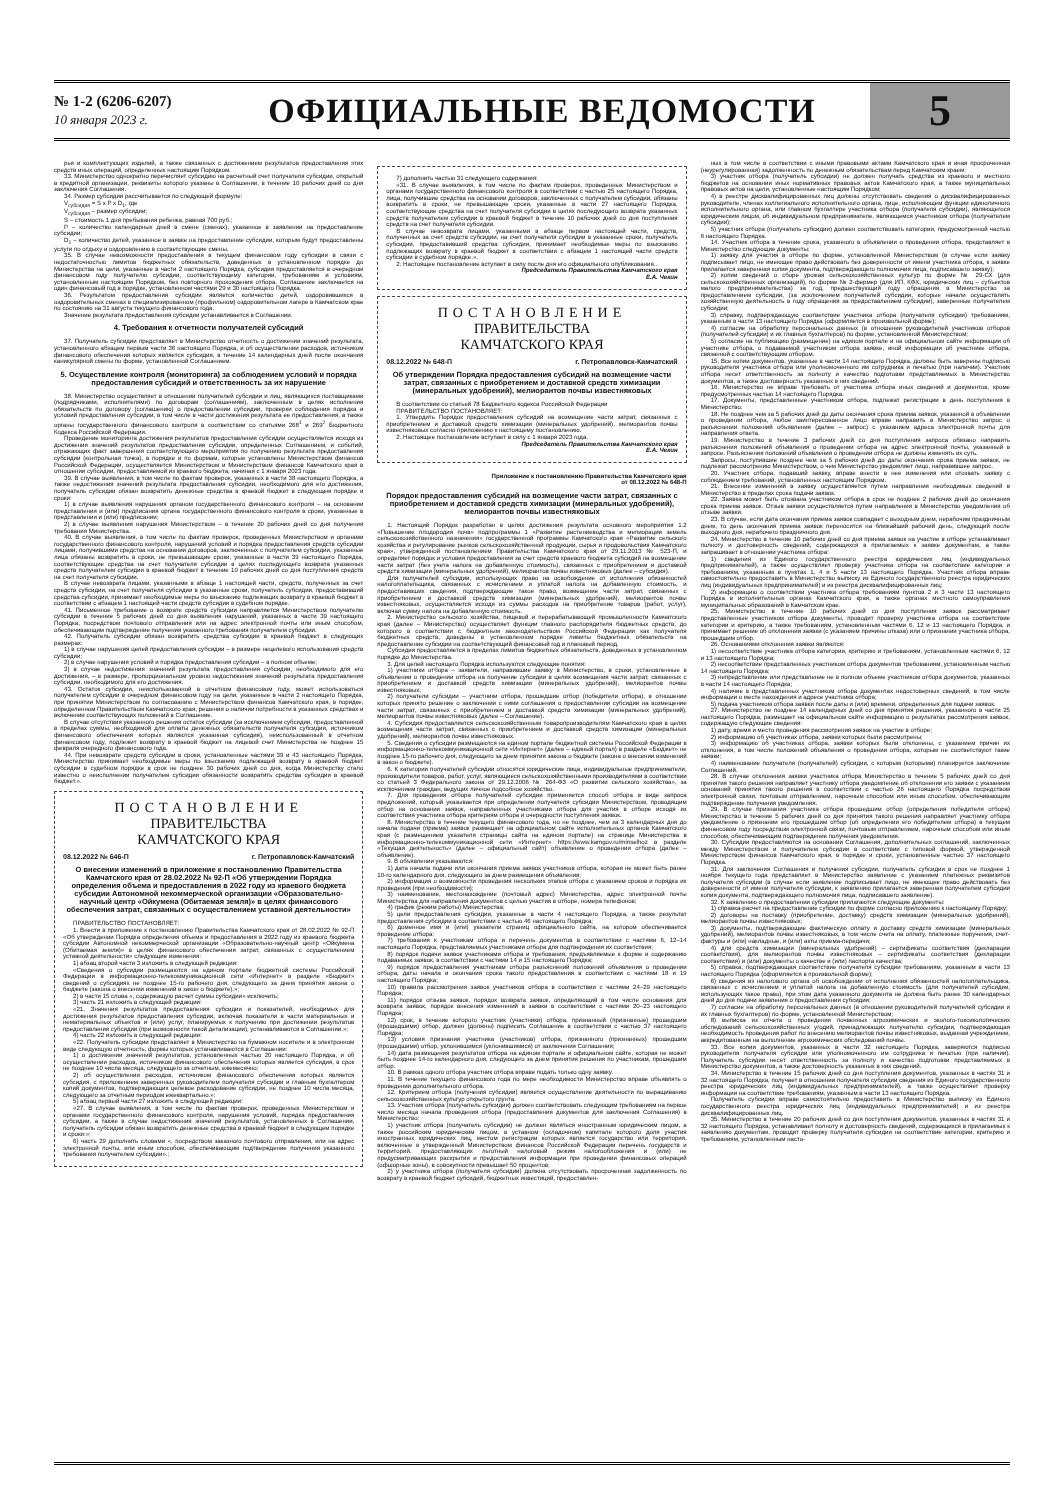№ 1-2 (6206-6207)
10 января 2023 г.
ОФИЦИАЛЬНЫЕ ВЕДОМОСТИ
5
рья и комплектующих изделий, а также связанных с достижением результатов предоставления этих средств иных операций, определенных настоящим Порядком.
33. Министерство однократно перечисляет субсидию на расчетный счет получателя субсидии, открытый в кредитной организации, реквизиты которого указаны в Соглашении, в течение 10 рабочих дней со дня заключения Соглашения.
34. Размер субсидии рассчитывается по следующей формуле:
V<sub>субсидия</sub> = S x P x D<sub>1</sub>, где
V<sub>субсидия</sub> – размер субсидии;
S – стоимость 1 дня пребывания ребенка, равная 700 руб.;
P – количество календарных дней в смене (сменах), указанное в заявлении на предоставление субсидии;
D<sub>1</sub> – количество детей, указанное в заявке на предоставление субсидии, которым будут предоставлены услуги по отдыху и оздоровлению в соответствующие смены.
35. В случае невозможности предоставления в текущем финансовом году субсидии в связи с недостаточностью лимитов бюджетных обязательств, доведенных в установленном порядке до Министерства на цели, указанные в части 2 настоящего Порядка, субсидия предоставляется в очередном финансовом году получателю субсидии, соответствующему категории, требованиям и условиям, установленным настоящим Порядком, без повторного прохождения отбора. Соглашение заключается на один финансовый год в порядке, установленном частями 29 и 30 настоящего Порядка.
36. Результатом предоставления субсидии является количество детей, оздоровившихся в оздоровительных сменах в специализированном (профильном) оздоровительном лагере в Камчатском крае по состоянию на 31 августа текущего финансового года.
Значение результата предоставления субсидии устанавливается в Соглашении.
4. Требования к отчетности получателей субсидий
37. Получатель субсидии представляет в Министерство отчетность о достижении значений результата, установленного абзацем первым части 36 настоящего Порядка, и об осуществлении расходов, источником финансового обеспечения которых является субсидия, в течение 14 календарных дней после окончания каникулярной смены по форме, установленной Соглашением.
5. Осуществление контроля (мониторинга) за соблюдением условий и порядка предоставления субсидий и ответственность за их нарушение
38. Министерство осуществляет в отношении получателей субсидии и лиц, являющихся поставщиками (подрядчиками, исполнителями) по договорам (соглашениям), заключенным в целях исполнения обязательств по договору (соглашению) о предоставлении субсидии, проверки соблюдения порядка и условий предоставления субсидии, в том числе в части достижения результата ее предоставления, а также органы государственного финансового контроля в соответствии со статьями 268<sup>1</sup> и 269<sup>2</sup> Бюджетного Кодекса Российской Федерации.
Проведение мониторинга достижения результатов предоставления субсидии осуществляется исходя из достижения значений результатов предоставления субсидии, определенных Соглашением, и событий, отражающих факт завершения соответствующего мероприятия по получению результата предоставления субсидии (контрольная точка), в порядке и по формам, которые установлены Министерством финансов Российской Федерации, осуществляется Министерством и Министерством финансов Камчатского края в отношении субсидии, предоставляемой из краевого бюджета, начиная с 1 января 2023 года.
39. В случае выявления, в том числе по фактам проверок, указанных в части 38 настоящего Порядка, а также недостижения значений результата предоставления субсидии, необходимого для его достижения, получатель субсидии обязан возвратить денежные средства в краевой бюджет в следующем порядке и сроки:
1) в случае выявления нарушения органом государственного финансового контроля – на основании представления и (или) предписания органа государственного финансового контроля в сроки, указанные в представлении и (или) предписании;
2) в случае выявления нарушения Министерством – в течение 20 рабочих дней со дня получения требования Министерства.
40. В случае выявления, в том числе по фактам проверок, проведенных Министерством и органами государственного финансового контроля, нарушений условий и порядка предоставления средств субсидии лицами, получившими средства на основании договоров, заключенных с получателем субсидии, указанные лица обязаны возвратить в сроки, не превышающие сроки, указанные в части 39 настоящего Порядка, соответствующие средства на счет получателя субсидии в целях последующего возврата указанных средств получателем субсидии в краевой бюджет в течение 10 рабочих дней со дня поступления средств на счет получателя субсидии.
В случае невозврата лицами, указанными в абзаце 1 настоящей части, средств, полученных за счет средств субсидии, на счет получателя субсидии в указанные сроки, получатель субсидии, предоставивший средства субсидии, принимает необходимые меры по взысканию подлежащих возврату в краевой бюджет в соответствии с абзацем 1 настоящей части средств субсидии в судебном порядке.
41. Письменное требование о возврате средств субсидии направляется Министерством получателю субсидии в течение 5 рабочих дней со дня выявления нарушений, указанных в части 39 настоящего Порядка, посредством почтового отправления или на адрес электронной почты или иным способом, обеспечивающим подтверждение получения указанного требования получателем субсидии.
42. Получатель субсидии обязан возвратить средства субсидии в краевой бюджет в следующих размерах:
1) в случае нарушения целей предоставления субсидии – в размере нецелевого использования средств субсидии;
2) в случае нарушения условий и порядка предоставления субсидии – в полном объеме;
3) в случае недостижения значений результата предоставления субсидии, необходимого для его достижения, – в размере, пропорциональном уровню недостижения значений результата предоставления субсидии, необходимого для его достижения.
43. Остаток субсидии, неиспользованной в отчетном финансовом году, может использоваться получателем субсидии в очередном финансовом году на цели, указанные в части 2 настоящего Порядка, при принятии Министерством по согласованию с Министерством финансов Камчатского края, в порядке, определенном Правительством Камчатского края, решения о наличии потребности в указанных средствах и включении соответствующих положений в Соглашение.
В случае отсутствия указанного решения остаток субсидии (за исключением субсидии, предоставленной в пределах суммы, необходимой для оплаты денежных обязательств получателя субсидии, источником финансового обеспечения которых являются указанная субсидия), неиспользованный в отчетном финансовом году, подлежит возврату в краевой бюджет на лицевой счет Министерства не позднее 15 февраля очередного финансового года.
44. При невозврате средств субсидии в сроки, установленные частями 39 и 43 настоящего Порядка, Министерство принимает необходимые меры по взысканию подлежащей возврату в краевой бюджет субсидии в судебном порядке в срок не позднее 30 рабочих дней со дня, когда Министерству стало известно о неисполнении получателем субсидии обязанности возвратить средства субсидии в краевой бюджет.».
ПОСТАНОВЛЕНИЕ
ПРАВИТЕЛЬСТВА
КАМЧАТСКОГО КРАЯ
08.12.2022 № 646-П г. Петропавловск-Камчатский
О внесении изменений в приложение к постановлению Правительства Камчатского края от 28.02.2022 № 92-П «Об утверждении Порядка определения объема и предоставления в 2022 году из краевого бюджета субсидии Автономной некоммерческой организации «Образовательно-научный центр «Ойкумена (Обитаемая земля)» в целях финансового обеспечения затрат, связанных с осуществлением уставной деятельности»
ПРАВИТЕЛЬСТВО ПОСТАНОВЛЯЕТ:
1. Внести в приложение к постановлению Правительства Камчатского края от 28.02.2022 № 92-П «Об утверждении Порядка определения объема и предоставления в 2022 году из краевого бюджета субсидии Автономной некоммерческой организации «Образовательно-научный центр «Ойкумена (Обитаемая земля)» в целях финансового обеспечения затрат, связанных с осуществлением уставной деятельности» следующие изменения:
1) абзац второй части 3 изложить в следующей редакции:
«Сведения о субсидии размещаются на едином портале бюджетной системы Российской Федерации в информационно-телекоммуникационной сети «Интернет» в разделе «Бюджет» сведений о субсидиях не позднее 15-го рабочего дня, следующего за днем принятия закона о бюджете (закона о внесении изменений в закон о бюджете).»;
2) в части 15 слова «, содержащую расчет суммы субсидии» исключить;
3) часть 21 изложить в следующей редакции:
«21. Значения результатов предоставления субсидии и показателей, необходимых для достижения результатов предоставления субсидии, включая показатели в части материальных и нематериальных объектов и (или) услуг, планируемых к получению при достижении результатов предоставления субсидии (при возможности такой детализации), устанавливаются в Соглашении.»;
4) часть 22 изложить в следующей редакции:
«22. Получатель субсидии представляет в Министерство на бумажном носителе и в электронном виде следующую отчетность, формы которых устанавливаются в Соглашении:
1) о достижении значений результатов, установленных частью 20 настоящего Порядка, и об осуществлении расходов, источником финансового обеспечения которых является субсидия, в срок не позднее 10 числа месяца, следующего за отчетным, ежемесячно;
2) об осуществлении расходов, источником финансового обеспечения которых является субсидия, с приложением заверенных руководителем получателя субсидии и главным бухгалтером копий документов, подтверждающих целевое расходование субсидии, не позднее 10 числа месяца, следующего за отчетным периодом ежеквартально.»;
5) абзац первый части 27 изложить в следующей редакции:
«27. В случае выявления, в том числе по фактам проверок, проведенных Министерством и органами государственного финансового контроля, нарушения условий, порядка предоставления субсидии, а также в случае недостижения значений результатов, установленных в Соглашении, получатель субсидии обязан возвратить денежные средства в краевой бюджет в следующем порядке и сроки:»;
6) часть 29 дополнить словами «, посредством заказного почтового отправления, или на адрес электронной почты, или иным способом, обеспечивающим подтверждение получения указанного требования получателем субсидии».;
7) дополнить частью 31 следующего содержания:
«31. В случае выявления, в том числе по фактам проверок, проведенных Министерством и органами государственного финансового контроля в соответствии с частью 25 настоящего Порядка, лица, получившие средства на основании договоров, заключенных с получателем субсидии, обязаны возвратить в сроки, не превышающие сроки, указанные в части 27 настоящего Порядка, соответствующие средства на счет получателя субсидии в целях последующего возврата указанных средств получателем субсидии в краевой бюджет в течение 10 рабочих дней со дня поступления средств на счет получателя субсидии.
В случае невозврата лицами, указанными в абзаце первом настоящей части, средств, полученных за счет средств субсидии, на счет получателя субсидии в указанные сроки, получатель субсидии, предоставивший средства субсидии, принимает необходимые меры по взысканию подлежащих возврату в краевой бюджет в соответствии с абзацем 1 настоящей части средств субсидии в судебном порядке.».
2. Настоящее постановление вступает в силу после дня его официального опубликования..
Председатель Правительства Камчатского края
Е.А. Чекин
ПОСТАНОВЛЕНИЕ
ПРАВИТЕЛЬСТВА
КАМЧАТСКОГО КРАЯ
08.12.2022 № 648-П г. Петропавловск-Камчатский
Об утверждении Порядка предоставления субсидий на возмещение части затрат, связанных с приобретением и доставкой средств химизации (минеральных удобрений), мелиорантов почвы известняковых
В соответствии со статьей 78 Бюджетного кодекса Российской Федерации
ПРАВИТЕЛЬСТВО ПОСТАНОВЛЯЕТ:
1. Утвердить Порядок предоставления субсидий на возмещение части затрат, связанных с приобретением и доставкой средств химизации (минеральных удобрений), мелиорантов почвы известняковых согласно приложению к настоящему постановлению.
2. Настоящее постановление вступает в силу с 1 января 2023 года.
Председатель Правительства Камчатского края
Е.А. Чекин
Приложение к постановлению Правительства Камчатского края
от 08.12.2022 № 648-П
Порядок предоставления субсидий на возмещение части затрат, связанных с приобретением и доставкой средств химизации (минеральных удобрений), мелиорантов почвы известняковых
1. Настоящий Порядок разработан в целях достижения результата основного мероприятия 1.2 «Повышение плодородия почв» подпрограммы 1 «Развитие растениеводства и мелиорации земель сельскохозяйственного назначения» государственной программы Камчатского края «Развитие сельского хозяйства и регулирование рынков сельскохозяйственной продукции, сырья и продовольствия Камчатского края», утвержденной постановлением Правительства Камчатского края от 29.11.2013 № 523-П, и определяет порядок и условия предоставления за счет средств краевого бюджета субсидий на возмещение части затрат (без учета налога на добавленную стоимость), связанных с приобретением и доставкой средств химизации (минеральных удобрений), мелиорантов почвы известняковых (далее – субсидия).
Для получателей субсидии, использующих право на освобождение от исполнения обязанностей налогоплательщика, связанных с исчислением и уплатой налога на добавленную стоимость, и предоставивших сведения, подтверждающие такое право, возмещение части затрат, связанных с приобретением и доставкой средств химизации (минеральных удобрений), мелиорантов почвы известняковых, осуществляется исходя из суммы расходов на приобретение товаров (работ, услуг), включая сумму налога на добавленную стоимость.
2. Министерство сельского хозяйства, пищевой и перерабатывающей промышленности Камчатского края (далее – Министерство) осуществляет функции главного распорядителя бюджетных средств, до которого в соответствии с бюджетным законодательством Российской Федерации как получателя бюджетных средств, доведены в установленном порядке лимиты бюджетных обязательств на предоставление субсидии на соответствующий финансовый год и плановый период.
Субсидия предоставляется в пределах лимитов бюджетных обязательств, доведенных в установленном порядке до Министерства.
3. Для целей настоящего Порядка используются следующие понятия:
1) участники отбора – заявители, направившие заявку в Министерство, в сроки, установленные в объявлении о проведении отбора на получение субсидии в целях возмещения части затрат, связанных с приобретением и доставкой средств химизации (минеральных удобрений), мелиорантов почвы известняковых;
2) получатели субсидии – участники отбора, прошедшие отбор (победители отбора), в отношении которых принято решение о заключении с ними соглашения о предоставлении субсидии на возмещение части затрат, связанных с приобретением и доставкой средств химизации (минеральных удобрений), мелиорантов почвы известняковых (далее – Соглашение).
4. Субсидия предоставляется сельскохозяйственным товаропроизводителям Камчатского края в целях возмещения части затрат, связанных с приобретением и доставкой средств химизации (минеральных удобрений), мелиорантов почвы известняковых.
5. Сведения о субсидии размещаются на едином портале бюджетной системы Российской Федерации в информационно-телекоммуникационной сети «Интернет» (далее – единый портал) в разделе «Бюджет» не позднее 15-го рабочего дня, следующего за днем принятия закона о бюджете (закона о внесении изменений в закон о бюджете).
6. К категории получателей субсидии относятся юридические лица, индивидуальные предприниматели, производители товаров, работ, услуг, являющиеся сельскохозяйственными производителями в соответствии со статьей 3 Федерального закона от 29.12.2006 № 264-ФЗ «О развитии сельского хозяйства», за исключением граждан, ведущих личное подсобное хозяйство.
7. Для проведения отбора получателей субсидии применяется способ отбора в виде запроса предложений, который указывается при определении получателя субсидии Министерством, проводящим отбор на основании заявок, направленных участниками отбора для участия в отборе исходя из соответствия участника отбора критериям отбора и очередности поступления заявок.
8. Министерство в течение текущего финансового года, но не позднее, чем за 3 календарных дня до начала подачи (приема) заявок размещает на официальном сайте исполнительных органов Камчатского края (с размещением указателя страницы сайта на едином портале) на странице Министерства в информационно-телекоммуникационной сети «Интернет» https://www.kamgov.ru/minselhoz в разделе «Текущая деятельность» (далее – официальный сайт) объявление о проведении отбора (далее – объявление).
9. В объявлении указываются:
1) дата начала подачи или окончания приема заявок участников отбора, которая не может быть ранее 10-го календарного дня, следующего за днем размещения объявления;
2) информация о возможности проведения нескольких этапов отбора с указанием сроков и порядка их проведения (при необходимости);
3) наименование, местонахождение (почтовый адрес) Министерства, адрес электронной почты Министерства для направления документов с целью участия в отборе, номера телефонов;
4) график (режим работы) Министерства;
5) цели предоставления субсидии, указанные в части 4 настоящего Порядка, а также результат предоставления субсидии в соответствии с частью 46 настоящего Порядка;
6) доменное имя и (или) указатели страниц официального сайта, на котором обеспечивается проведение отбора;
7) требования к участникам отбора и перечень документов в соответствии с частями 6, 12–14 настоящего Порядка, представляемых участниками отбора для подтверждения их соответствия;
8) порядок подачи заявок участниками отбора и требования, предъявляемые к форме и содержанию подаваемых заявок, в соответствии с частями 14 и 15 настоящего Порядка;
9) порядок предоставления участникам отбора разъяснений положений объявления о проведении отбора, даты начала и окончания срока такого предоставления в соответствии с частями 18 и 19 настоящего Порядка;
10) правила рассмотрения заявок участников отбора в соответствии с частями 24–29 настоящего Порядка;
11) порядок отзыва заявок, порядок возврата заявок, определяющий в том числе основания для возврата заявок, порядок внесения изменений в заявки в соответствии с частями 20–23 настоящего Порядка;
12) срок, в течение которого участник (участники) отбора, признанный (признанные) прошедшим (прошедшими) отбор, должен (должны) подписать Соглашение в соответствии с частью 37 настоящего Порядка;
13) условия признания участника (участников) отбора, признанного (признанных) прошедшим (прошедшими) отбор, уклонившимся (уклонившимися) от заключения Соглашения;
14) дата размещения результатов отбора на едином портале и официальном сайте, которая не может быть позднее 14-го календарного дня, следующего за днем принятия решения по участникам, прошедшим отбор.
10. В рамках одного отбора участник отбора вправе подать только одну заявку.
11. В течение текущего финансового года по мере необходимости Министерство вправе объявлять о проведении дополнительного отбора.
12. Критерием отбора (получения субсидии) является осуществление деятельности по выращиванию сельскохозяйственных культур открытого грунта.
13. Участник отбора (получатель субсидии) должен соответствовать следующим требованиям на первое число месяца начала проведения отбора (предоставления документов для заключения Соглашения) в Министерство:
1) участник отбора (получатель субсидии) не должен являться иностранным юридическим лицом, а также российским юридическим лицом, в уставном (складочном) капитале которого доля участия иностранных юридических лиц, местом регистрации которых является государство или территория, включенные в утвержденный Министерством финансов Российской Федерации перечень государств и территорий, предоставляющих льготный налоговый режим налогообложения и (или) не предусматривающих раскрытия и предоставления информации при проведении финансовых операций (офшорные зоны), в совокупности превышает 50 процентов;
2) у участника отбора (получателя субсидии) должна отсутствовать просроченная задолженность по возврату в краевой бюджет субсидий, бюджетных инвестиций, предоставлен-
ных в том числе в соответствии с иными правовыми актами Камчатского края и иная просроченная (неурегулированная) задолженность по денежным обязательствам перед Камчатским краем;
3) участник отбора (получатель субсидии) не должен получать средства из краевого и местного бюджетов на основании иных нормативных правовых актов Камчатского края, а также муниципальных правовых актов на цели, установленные настоящим Порядком;
4) в реестре дисквалифицированных лиц должны отсутствовать сведения о дисквалифицированных руководителе, членах коллегиального исполнительного органа, лице, исполняющем функции единоличного исполнительного органа, или главном бухгалтере участника отбора (получателя субсидии), являющегося юридическим лицом, об индивидуальном предпринимателе, являющемся участником отбора (получателем субсидии);
5) участник отбора (получатель субсидии) должен соответствовать категории, предусмотренной частью 6 настоящего Порядка.
14. Участник отбора в течение срока, указанного в объявлении о проведении отбора, представляет в Министерство следующие документы:
1) заявку для участия в отборе по форме, установленной Министерством (в случае если заявку подписывает лицо, не имеющее право действовать без доверенности от имени участника отбора, к заявке прилагается заверенная копия документа, подтверждающего полномочия лица, подписавшего заявку);
2) копии сведений о сборе урожая сельскохозяйственных культур по форме № 29-СХ (для сельскохозяйственных организаций), по форме № 2-фермер (для ИП, КФХ, юридических лиц – субъектов малого предпринимательства) за год, предшествующий году обращения в Министерство за предоставлением субсидии, (за исключением получателей субсидии, которые начали осуществлять хозяйственную деятельность в году обращения за предоставлением субсидии), заверенные получателем субсидии;
3) справку, подтверждающую соответствие участника отбора (получателя субсидии) требованиям, указанным в части 13 настоящего Порядка (оформляется в произвольной форме);
4) согласие на обработку персональных данных (в отношении руководителей участников отборов (получателей субсидии) и их главных бухгалтеров) по форме, установленной Министерством;
5) согласие на публикацию (размещение) на едином портале и на официальном сайте информации об участнике отбора, о подаваемой участником отбора заявке, иной информации об участнике отбора, связанной с соответствующим отбором.
15. Все копии документов, указанные в части 14 настоящего Порядка, должны быть заверены подписью руководителя участника отбора или уполномоченного им сотрудника и печатью (при наличии). Участник отбора несет ответственность за полноту и качество подготовки представляемых в Министерство документов, а также достоверность указанных в них сведений.
16. Министерство не вправе требовать от участника отбора иных сведений и документов, кроме предусмотренных частью 14 настоящего Порядка.
17. Документы, представленные участником отбора, подлежат регистрации в день поступления в Министерство.
18. Не позднее чем за 5 рабочих дней до даты окончания срока приема заявок, указанной в объявлении о проведении отбора, любое заинтересованное лицо вправе направить в Министерство запрос о разъяснении положений объявления (далее – запрос) с указанием адреса электронной почты для направления ответа.
19. Министерство в течение 3 рабочих дней со дня поступления запроса обязано направить разъяснения положений объявления о проведении отбора на адрес электронной почты, указанный в запросе. Разъяснения положений объявления о проведении отбора не должны изменять их суть.
Запросы, поступившие позднее чем за 5 рабочих дней до даты окончания срока приема заявок, не подлежат рассмотрению Министерством, о чем Министерство уведомляет лицо, направившее запрос.
20. Участник отбора, подавший заявку, вправе внести в нее изменения или отозвать заявку с соблюдением требований, установленных настоящим Порядком.
21. Внесение изменений в заявку осуществляется путем направления необходимых сведений в Министерство в пределах срока подачи заявок.
22. Заявка может быть отозвана участником отбора в срок не позднее 2 рабочих дней до окончания срока приема заявок. Отзыв заявки осуществляется путем направления в Министерство уведомления об отзыве заявки.
23. В случае, если дата окончания приема заявок совпадает с выходным днем, нерабочим праздничным днем, то день окончания приема заявок переносится на ближайший рабочий день, следующий после выходного дня, нерабочего праздничного дня.
24. Министерство в течение 10 рабочих дней со дня приема заявок на участие в отборе устанавливает полноту и достоверность сведений, содержащихся в прилагаемых к заявке документам, а также запрашивает в отношении участника отбора:
1) сведения из Единого государственного реестра юридических лиц (индивидуальных предпринимателей), а также осуществляет проверку участника отбора на соответствие категории и требованиям, указанным в пунктах 1, 4 и 5 части 13 настоящего Порядка. Участник отбора вправе самостоятельно предоставить в Министерство выписку из Единого государственного реестра юридических лиц (индивидуальных предпринимателей) и из реестра дисквалифицированных лиц;
2) информацию о соответствии участника отбора требованиям пунктов 2 и 3 части 13 настоящего Порядка в исполнительных органах Камчатского края, а также органах местного самоуправления муниципальных образований в Камчатском крае.
25. Министерство в течение 10 рабочих дней со дня поступления заявок рассматривает представленные участником отбора документы, проводит проверку участника отбора на соответствие категории и критерию, а также требованиям, установленным частями 6, 12 и 13 настоящего Порядка, и принимает решение об отклонении заявки (с указанием причины отказа) или о признании участника отбора, прошедшим отбор.
26. Основаниями отклонения заявки являются:
1) несоответствие участника отбора категории, критерию и требованиям, установленным частями 6, 12 и 13 настоящего Порядка;
2) несоответствие представленных участником отбора документов требованиям, установленным частью 14 настоящего Порядка;
3) непредставление или представление не в полном объеме участником отбора документов, указанных в части 14 настоящего Порядка;
4) наличие в представленных участником отбора документах недостоверных сведений, в том числе информации о месте нахождения и адресе участника отбора;
5) подача участником отбора заявки после даты и (или) времени, определенных для подачи заявок.
27. Министерство не позднее 14 календарных дней со дня принятия решения, указанного в части 25 настоящего Порядка, размещает на официальном сайте информацию о результатах рассмотрения заявок, содержащую следующие сведения:
1) дату, время и место проведения рассмотрения заявок на участие в отборе;
2) информацию об участниках отбора, заявки которых были рассмотрены;
3) информацию об участниках отбора, заявки которых были отклонены, с указанием причин их отклонения, в том числе положений объявления о проведении отбора, которым не соответствуют такие заявки;
4) наименование получателя (получателей) субсидии, с которым (которыми) планируется заключение Соглашений.
28. В случае отклонения заявки участника отбора Министерство в течение 5 рабочих дней со дня принятия такого решения направляет участнику отбора уведомление об отклонении его заявки с указанием оснований принятия такого решения в соответствии с частью 26 настоящего Порядка посредством электронной связи, почтовым отправлением, нарочным способом или иным способом, обеспечивающим подтверждение получения уведомления.
29. В случае признания участника отбора прошедшим отбор (определения победителя отбора) Министерство в течение 5 рабочих дней со дня принятия такого решения направляет участнику отбора уведомление о признании его прошедшим отбор (об определении его победителем отбора) в текущем финансовом году посредством электронной связи, почтовым отправлением, нарочным способом или иным способом, обеспечивающим подтверждение получения уведомления.
30. Субсидии предоставляются на основании Соглашения, дополнительных соглашений, заключенных между Министерством и получателем субсидии в соответствии с типовой формой, утвержденной Министерством финансов Камчатского края, в порядке и сроки, установленные частью 37 настоящего Порядка.
31. Для заключения Соглашения и получения субсидии, получатель субсидии в срок не позднее 1 ноября текущего года представляет в Министерство заявление с указанием платежных реквизитов получателя субсидии (в случае если заявление подписывает лицо, не имеющее право действовать без доверенности от имени получателя субсидии, к заявлению прилагается заверенная получателем субсидии копия документа, подтверждающего полномочия лица, подписавшего заявление).
32. К заявлению о предоставлении субсидии прилагаются следующие документы:
1) справка-расчет на предоставление субсидии по форме согласно приложению к настоящему Порядку;
2) договоры на поставку (приобретение, доставку) средств химизации (минеральных удобрений), мелиорантов почвы известняковых;
3) документы, подтверждающие фактическую оплату и доставку средств химизации (минеральных удобрений), мелиорантов почвы известняковых, в том числе счета на оплату, платежные поручения, счет-фактуры и (или) накладные, и (или) акты приема-передачи;
4) для средств химизации (минеральных удобрений) – сертификаты соответствия (декларации соответствия), для мелиорантов почвы известняковых – сертификаты соответствия (декларации соответствия) и (или) документы о качестве и (или) паспорта качества;
5) справка, подтверждающая соответствие получателя субсидии требованиям, указанным в части 13 настоящего Порядка (оформляется в произвольной форме);
6) сведения из налогового органа об освобождении от исполнения обязанностей налогоплательщика, связанных с исчислением и уплатой налога на добавленную стоимость (для получателей субсидии, использующих такое право), при этом дата указанного документа не должна быть ранее 30 календарных дней до дня подачи заявления о предоставлении субсидии;
7) согласие на обработку персональных данных (в отношении руководителей получателей субсидии и их главных бухгалтеров) по форме, установленной Министерством;
8) выписка из отчета о проведении почвенных агрохимических и эколого-токсикологических обследований сельскохозяйственных угодий, принадлежащих получателю субсидии, подтверждающая необходимость проведения работ по внесению мелиорантов почвы известняковых, выданная учреждением, аккредитованным на выполнение агрохимических обследований почвы.
33. Все копии документов, указанных в части 32 настоящего Порядка, заверяются подписью руководителя получателя субсидии или уполномоченного им сотрудника и печатью (при наличии). Получатель субсидии несет ответственность за полноту и качество подготовки представляемых в Министерство документов, а также достоверность указанных в них сведений.
34. Министерство в течение 15 рабочих дней со дня поступления документов, указанных в частях 31 и 32 настоящего Порядка, получает в отношении получателя субсидии сведения из Единого государственного реестра юридических лиц (индивидуальных предпринимателей), а также осуществляет проверку информации на соответствие требованиям, указанным в части 13 настоящего Порядка.
Получатель субсидии вправе самостоятельно предоставить в Министерство выписку из Единого государственного реестра юридических лиц (индивидуальных предпринимателей) и из реестра дисквалифицированных лиц.
35. Министерство в течение 20 рабочих дней со дня поступления документов, указанных в частях 31 и 32 настоящего Порядка, устанавливает полноту и достоверность сведений, содержащихся в прилагаемых к заявлению документам, проводит проверку получателя субсидии на соответствие категории, критерию и требованиям, установленным насто-